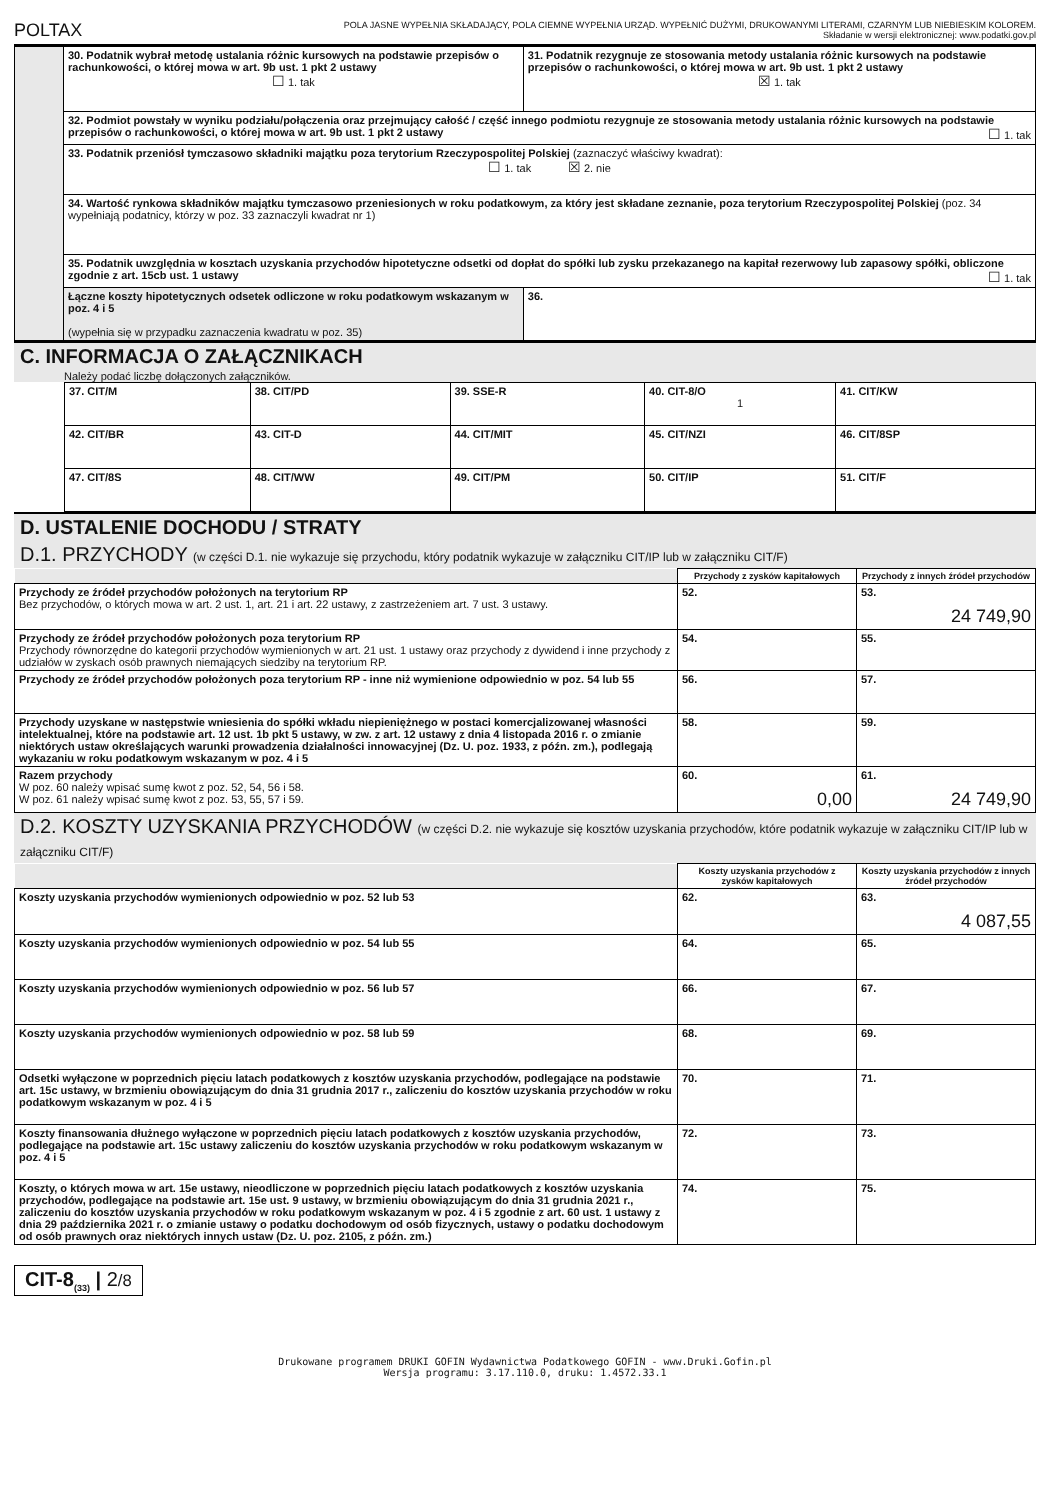POLTAX POLA JASNE WYPEŁNIA SKŁADAJĄCY, POLA CIEMNE WYPEŁNIA URZĄD. WYPEŁNIĆ DUŻYMI, DRUKOWANYMI LITERAMI, CZARNYM LUB NIEBIESKIM KOLOREM.
Składanie w wersji elektronicznej: www.podatki.gov.pl
| | 30. Podatnik wybrał metodę ustalania różnic kursowych na podstawie przepisów o rachunkowości, o której mowa w art. 9b ust. 1 pkt 2 ustawy ☐ 1. tak | 31. Podatnik rezygnuje ze stosowania metody ustalania różnic kursowych na podstawie przepisów o rachunkowości, o której mowa w art. 9b ust. 1 pkt 2 ustawy ☒ 1. tak | |
| | 32. Podmiot powstały w wyniku podziału/połączenia oraz przejmujący całość / część innego podmiotu rezygnuje ze stosowania metody ustalania różnic kursowych na podstawie przepisów o rachunkowości, o której mowa w art. 9b ust. 1 pkt 2 ustawy ☐ 1. tak | | |
| | 33. Podatnik przeniósł tymczasowo składniki majątku poza terytorium Rzeczypospolitej Polskiej (zaznaczyć właściwy kwadrat): ☐ 1. tak ☒ 2. nie | | |
| | 34. Wartość rynkowa składników majątku tymczasowo przeniesionych w roku podatkowym, za który jest składane zeznanie, poza terytorium Rzeczypospolitej Polskiej (poz. 34 wypełniają podatnicy, którzy w poz. 33 zaznaczyli kwadrat nr 1) | | |
| | 35. Podatnik uwzględnia w kosztach uzyskania przychodów hipotetyczne odsetki od dopłat do spółki lub zysku przekazanego na kapitał rezerwowy lub zapasowy spółki, obliczone zgodnie z art. 15cb ust. 1 ustawy ☐ 1. tak | | |
| | Łączne koszty hipotetycznych odsetek odliczone w roku podatkowym wskazanym w poz. 4 i 5 (wypełnia się w przypadku zaznaczenia kwadratu w poz. 35) | | 36. |
C. INFORMACJA O ZAŁĄCZNIKACH
Należy podać liczbę dołączonych załączników.
| 37. CIT/M | 38. CIT/PD | 39. SSE-R | 40. CIT-8/O 1 | 41. CIT/KW |
| 42. CIT/BR | 43. CIT-D | 44. CIT/MIT | 45. CIT/NZI | 46. CIT/8SP |
| 47. CIT/8S | 48. CIT/WW | 49. CIT/PM | 50. CIT/IP | 51. CIT/F |
D. USTALENIE DOCHODU / STRATY
D.1. PRZYCHODY (w części D.1. nie wykazuje się przychodu, który podatnik wykazuje w załączniku CIT/IP lub w załączniku CIT/F)
| | Przychody z zysków kapitałowych | Przychody z innych źródeł przychodów |
| Przychody ze źródeł przychodów położonych na terytorium RP Bez przychodów, o których mowa w art. 2 ust. 1, art. 21 i art. 22 ustawy, z zastrzeżeniem art. 7 ust. 3 ustawy. | 52. | 53. 24 749,90 |
| Przychody ze źródeł przychodów położonych poza terytorium RP Przychody równorzędne do kategorii przychodów wymienionych w art. 21 ust. 1 ustawy oraz przychody z dywidend i inne przychody z udziałów w zyskach osób prawnych niemających siedziby na terytorium RP. | 54. | 55. |
| Przychody ze źródeł przychodów położonych poza terytorium RP - inne niż wymienione odpowiednio w poz. 54 lub 55 | 56. | 57. |
| Przychody uzyskane w następstwie wniesienia do spółki wkładu niepieniężnego w postaci komercjalizowanej własności intelektualnej, które na podstawie art. 12 ust. 1b pkt 5 ustawy, w zw. z art. 12 ustawy z dnia 4 listopada 2016 r. o zmianie niektórych ustaw określających warunki prowadzenia działalności innowacyjnej (Dz. U. poz. 1933, z późn. zm.), podlegają wykazaniu w roku podatkowym wskazanym w poz. 4 i 5 | 58. | 59. |
| Razem przychody W poz. 60 należy wpisać sumę kwot z poz. 52, 54, 56 i 58. W poz. 61 należy wpisać sumę kwot z poz. 53, 55, 57 i 59. | 60. 0,00 | 61. 24 749,90 |
D.2. KOSZTY UZYSKANIA PRZYCHODÓW (w części D.2. nie wykazuje się kosztów uzyskania przychodów, które podatnik wykazuje w załączniku CIT/IP lub w załączniku CIT/F)
| | Koszty uzyskania przychodów z zysków kapitałowych | Koszty uzyskania przychodów z innych źródeł przychodów |
| Koszty uzyskania przychodów wymienionych odpowiednio w poz. 52 lub 53 | 62. | 63. 4 087,55 |
| Koszty uzyskania przychodów wymienionych odpowiednio w poz. 54 lub 55 | 64. | 65. |
| Koszty uzyskania przychodów wymienionych odpowiednio w poz. 56 lub 57 | 66. | 67. |
| Koszty uzyskania przychodów wymienionych odpowiednio w poz. 58 lub 59 | 68. | 69. |
| Odsetki wyłączone w poprzednich pięciu latach podatkowych z kosztów uzyskania przychodów, podlegające na podstawie art. 15c ustawy, w brzmieniu obowiązującym do dnia 31 grudnia 2017 r., zaliczeniu do kosztów uzyskania przychodów w roku podatkowym wskazanym w poz. 4 i 5 | 70. | 71. |
| Koszty finansowania dłużnego wyłączone w poprzednich pięciu latach podatkowych z kosztów uzyskania przychodów, podlegające na podstawie art. 15c ustawy zaliczeniu do kosztów uzyskania przychodów w roku podatkowym wskazanym w poz. 4 i 5 | 72. | 73. |
| Koszty, o których mowa w art. 15e ustawy, nieodliczone w poprzednich pięciu latach podatkowych z kosztów uzyskania przychodów, podlegające na podstawie art. 15e ust. 9 ustawy, w brzmieniu obowiązującym do dnia 31 grudnia 2021 r., zaliczeniu do kosztów uzyskania przychodów w roku podatkowym wskazanym w poz. 4 i 5 zgodnie z art. 60 ust. 1 ustawy z dnia 29 października 2021 r. o zmianie ustawy o podatku dochodowym od osób fizycznych, ustawy o podatku dochodowym od osób prawnych oraz niektórych innych ustaw (Dz. U. poz. 2105, z późn. zm.) | 74. | 75. |
CIT-8<sub>(33)</sub> | 2/8
Drukowane programem DRUKI GOFIN Wydawnictwa Podatkowego GOFIN - www.Druki.Gofin.pl
Wersja programu: 3.17.110.0, druku: 1.4572.33.1